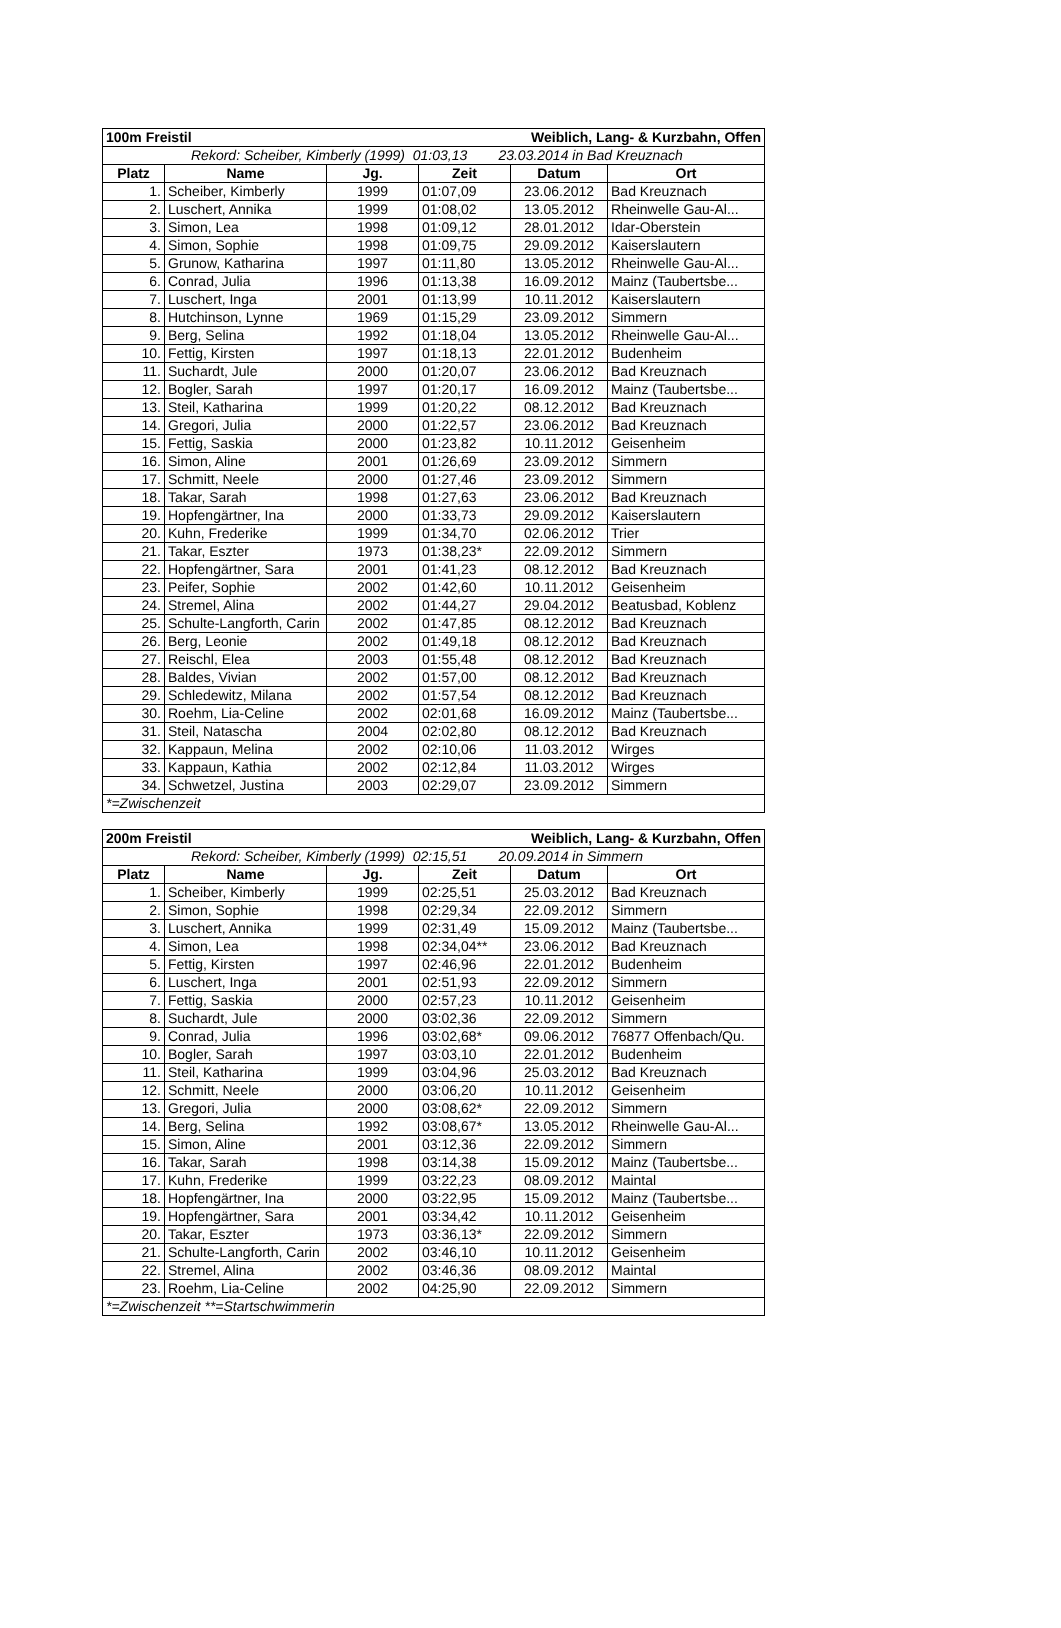| 100m Freistil | | | | Weiblich, Lang- & Kurzbahn, Offen | |
| --- | --- | --- | --- | --- | --- |
| Rekord: Scheiber, Kimberly (1999) 01:03,13 23.03.2014 in Bad Kreuznach | | | | | |
| Platz | Name | Jg. | Zeit | Datum | Ort |
| 1. | Scheiber, Kimberly | 1999 | 01:07,09 | 23.06.2012 | Bad Kreuznach |
| 2. | Luschert, Annika | 1999 | 01:08,02 | 13.05.2012 | Rheinwelle Gau-Al... |
| 3. | Simon, Lea | 1998 | 01:09,12 | 28.01.2012 | Idar-Oberstein |
| 4. | Simon, Sophie | 1998 | 01:09,75 | 29.09.2012 | Kaiserslautern |
| 5. | Grunow, Katharina | 1997 | 01:11,80 | 13.05.2012 | Rheinwelle Gau-Al... |
| 6. | Conrad, Julia | 1996 | 01:13,38 | 16.09.2012 | Mainz (Taubertsbe... |
| 7. | Luschert, Inga | 2001 | 01:13,99 | 10.11.2012 | Kaiserslautern |
| 8. | Hutchinson, Lynne | 1969 | 01:15,29 | 23.09.2012 | Simmern |
| 9. | Berg, Selina | 1992 | 01:18,04 | 13.05.2012 | Rheinwelle Gau-Al... |
| 10. | Fettig, Kirsten | 1997 | 01:18,13 | 22.01.2012 | Budenheim |
| 11. | Suchardt, Jule | 2000 | 01:20,07 | 23.06.2012 | Bad Kreuznach |
| 12. | Bogler, Sarah | 1997 | 01:20,17 | 16.09.2012 | Mainz (Taubertsbe... |
| 13. | Steil, Katharina | 1999 | 01:20,22 | 08.12.2012 | Bad Kreuznach |
| 14. | Gregori, Julia | 2000 | 01:22,57 | 23.06.2012 | Bad Kreuznach |
| 15. | Fettig, Saskia | 2000 | 01:23,82 | 10.11.2012 | Geisenheim |
| 16. | Simon, Aline | 2001 | 01:26,69 | 23.09.2012 | Simmern |
| 17. | Schmitt, Neele | 2000 | 01:27,46 | 23.09.2012 | Simmern |
| 18. | Takar, Sarah | 1998 | 01:27,63 | 23.06.2012 | Bad Kreuznach |
| 19. | Hopfengärtner, Ina | 2000 | 01:33,73 | 29.09.2012 | Kaiserslautern |
| 20. | Kuhn, Frederike | 1999 | 01:34,70 | 02.06.2012 | Trier |
| 21. | Takar, Eszter | 1973 | 01:38,23* | 22.09.2012 | Simmern |
| 22. | Hopfengärtner, Sara | 2001 | 01:41,23 | 08.12.2012 | Bad Kreuznach |
| 23. | Peifer, Sophie | 2002 | 01:42,60 | 10.11.2012 | Geisenheim |
| 24. | Stremel, Alina | 2002 | 01:44,27 | 29.04.2012 | Beatusbad, Koblenz |
| 25. | Schulte-Langforth, Carin | 2002 | 01:47,85 | 08.12.2012 | Bad Kreuznach |
| 26. | Berg, Leonie | 2002 | 01:49,18 | 08.12.2012 | Bad Kreuznach |
| 27. | Reischl, Elea | 2003 | 01:55,48 | 08.12.2012 | Bad Kreuznach |
| 28. | Baldes, Vivian | 2002 | 01:57,00 | 08.12.2012 | Bad Kreuznach |
| 29. | Schledewitz, Milana | 2002 | 01:57,54 | 08.12.2012 | Bad Kreuznach |
| 30. | Roehm, Lia-Celine | 2002 | 02:01,68 | 16.09.2012 | Mainz (Taubertsbe... |
| 31. | Steil, Natascha | 2004 | 02:02,80 | 08.12.2012 | Bad Kreuznach |
| 32. | Kappaun, Melina | 2002 | 02:10,06 | 11.03.2012 | Wirges |
| 33. | Kappaun, Kathia | 2002 | 02:12,84 | 11.03.2012 | Wirges |
| 34. | Schwetzel, Justina | 2003 | 02:29,07 | 23.09.2012 | Simmern |
| *=Zwischenzeit | | | | | |
| 200m Freistil | | | | Weiblich, Lang- & Kurzbahn, Offen | |
| --- | --- | --- | --- | --- | --- |
| Rekord: Scheiber, Kimberly (1999) 02:15,51 20.09.2014 in Simmern | | | | | |
| Platz | Name | Jg. | Zeit | Datum | Ort |
| 1. | Scheiber, Kimberly | 1999 | 02:25,51 | 25.03.2012 | Bad Kreuznach |
| 2. | Simon, Sophie | 1998 | 02:29,34 | 22.09.2012 | Simmern |
| 3. | Luschert, Annika | 1999 | 02:31,49 | 15.09.2012 | Mainz (Taubertsbe... |
| 4. | Simon, Lea | 1998 | 02:34,04** | 23.06.2012 | Bad Kreuznach |
| 5. | Fettig, Kirsten | 1997 | 02:46,96 | 22.01.2012 | Budenheim |
| 6. | Luschert, Inga | 2001 | 02:51,93 | 22.09.2012 | Simmern |
| 7. | Fettig, Saskia | 2000 | 02:57,23 | 10.11.2012 | Geisenheim |
| 8. | Suchardt, Jule | 2000 | 03:02,36 | 22.09.2012 | Simmern |
| 9. | Conrad, Julia | 1996 | 03:02,68* | 09.06.2012 | 76877 Offenbach/Qu. |
| 10. | Bogler, Sarah | 1997 | 03:03,10 | 22.01.2012 | Budenheim |
| 11. | Steil, Katharina | 1999 | 03:04,96 | 25.03.2012 | Bad Kreuznach |
| 12. | Schmitt, Neele | 2000 | 03:06,20 | 10.11.2012 | Geisenheim |
| 13. | Gregori, Julia | 2000 | 03:08,62* | 22.09.2012 | Simmern |
| 14. | Berg, Selina | 1992 | 03:08,67* | 13.05.2012 | Rheinwelle Gau-Al... |
| 15. | Simon, Aline | 2001 | 03:12,36 | 22.09.2012 | Simmern |
| 16. | Takar, Sarah | 1998 | 03:14,38 | 15.09.2012 | Mainz (Taubertsbe... |
| 17. | Kuhn, Frederike | 1999 | 03:22,23 | 08.09.2012 | Maintal |
| 18. | Hopfengärtner, Ina | 2000 | 03:22,95 | 15.09.2012 | Mainz (Taubertsbe... |
| 19. | Hopfengärtner, Sara | 2001 | 03:34,42 | 10.11.2012 | Geisenheim |
| 20. | Takar, Eszter | 1973 | 03:36,13* | 22.09.2012 | Simmern |
| 21. | Schulte-Langforth, Carin | 2002 | 03:46,10 | 10.11.2012 | Geisenheim |
| 22. | Stremel, Alina | 2002 | 03:46,36 | 08.09.2012 | Maintal |
| 23. | Roehm, Lia-Celine | 2002 | 04:25,90 | 22.09.2012 | Simmern |
| *=Zwischenzeit **=Startschwimmerin | | | | | |